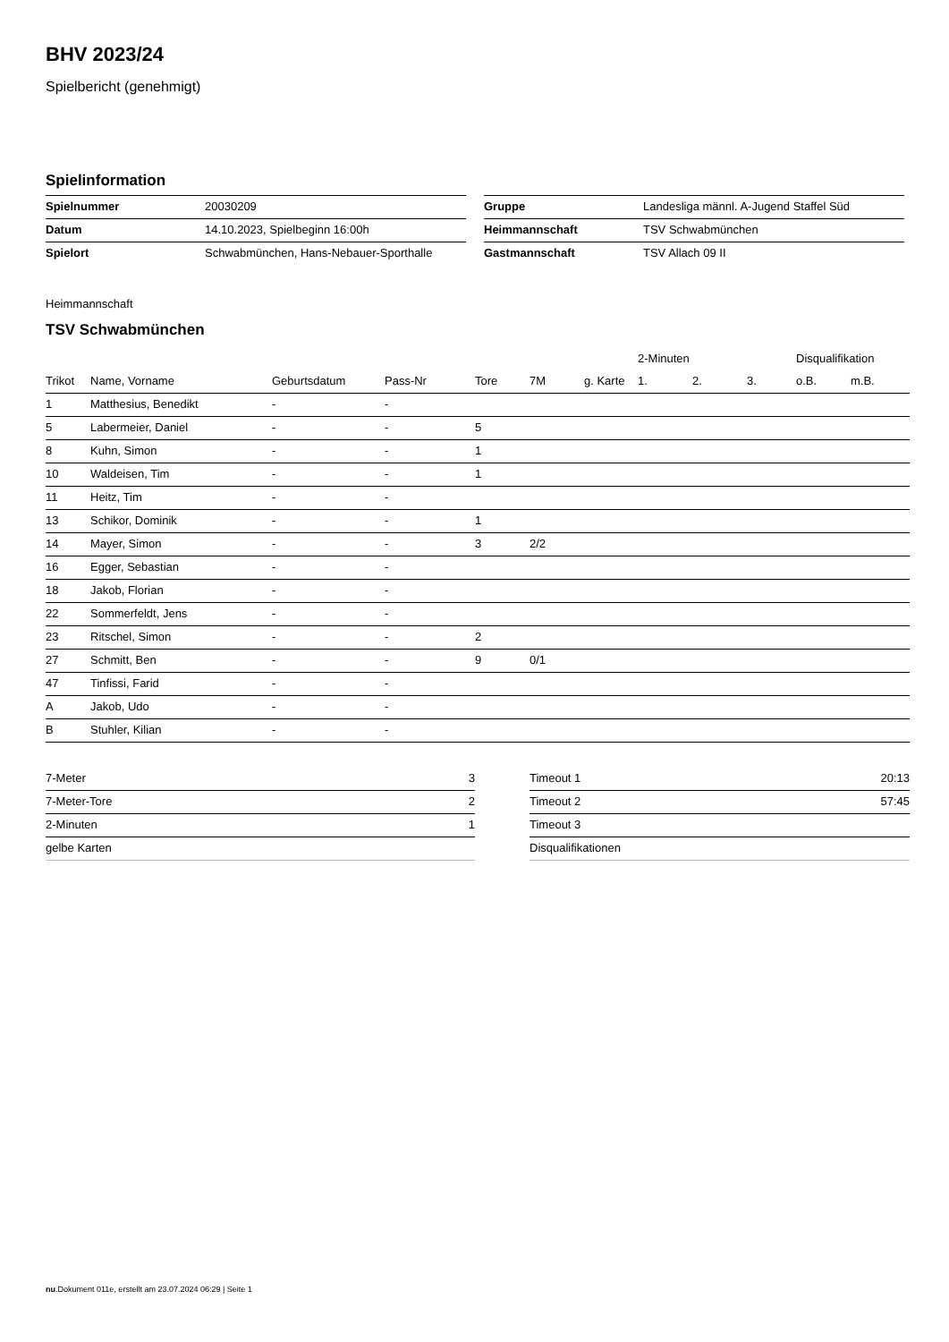BHV 2023/24
Spielbericht (genehmigt)
Spielinformation
| Spielnummer | 20030209 |
| Datum | 14.10.2023, Spielbeginn 16:00h |
| Spielort | Schwabmünchen, Hans-Nebauer-Sporthalle |
| Gruppe | Landesliga männl. A-Jugend Staffel Süd |
| Heimmannschaft | TSV Schwabmünchen |
| Gastmannschaft | TSV Allach 09 II |
Heimmannschaft
TSV Schwabmünchen
| | | | | | | | 2-Minuten | | | Disqualifikation | |
| --- | --- | --- | --- | --- | --- | --- | --- | --- | --- | --- | --- |
| Trikot | Name, Vorname | Geburtsdatum | Pass-Nr | Tore | 7M | g. Karte | 1. | 2. | 3. | o.B. | m.B. |
| 1 | Matthesius, Benedikt | - | - | | | | | | | | |
| 5 | Labermeier, Daniel | - | - | 5 | | | | | | | |
| 8 | Kuhn, Simon | - | - | 1 | | | | | | | |
| 10 | Waldeisen, Tim | - | - | 1 | | | | | | | |
| 11 | Heitz, Tim | - | - | | | | | | | | |
| 13 | Schikor, Dominik | - | - | 1 | | | | | | | |
| 14 | Mayer, Simon | - | - | 3 | 2/2 | | | | | | |
| 16 | Egger, Sebastian | - | - | | | | | | | | |
| 18 | Jakob, Florian | - | - | | | | | | | | |
| 22 | Sommerfeldt, Jens | - | - | | | | | | | | |
| 23 | Ritschel, Simon | - | - | 2 | | | | | | | |
| 27 | Schmitt, Ben | - | - | 9 | 0/1 | | | | | | |
| 47 | Tinfissi, Farid | - | - | | | | | | | | |
| A | Jakob, Udo | - | - | | | | | | | | |
| B | Stuhler, Kilian | - | - | | | | | | | | |
| 7-Meter | 3 |
| 7-Meter-Tore | 2 |
| 2-Minuten | 1 |
| gelbe Karten | |
| Timeout 1 | 20:13 |
| Timeout 2 | 57:45 |
| Timeout 3 | |
| Disqualifikationen | |
nu.Dokument 011e, erstellt am 23.07.2024 06:29 | Seite 1